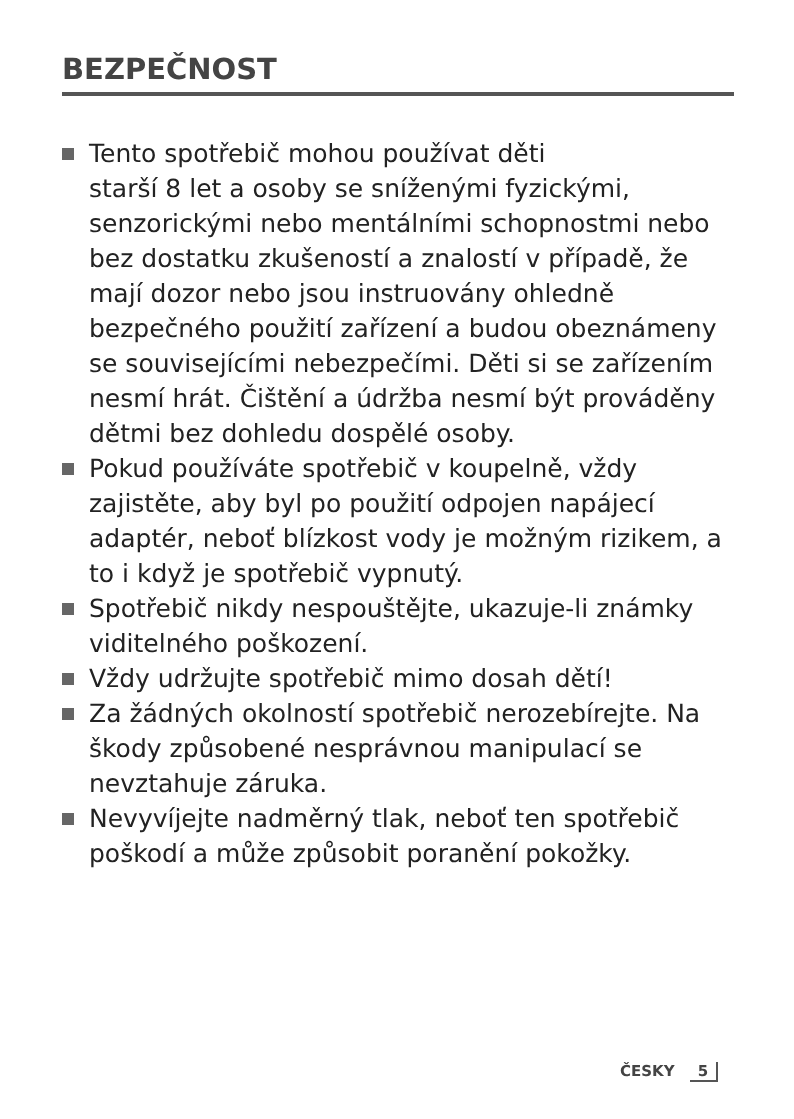BEZPEČNOST
Tento spotřebič mohou používat děti
starší 8 let a osoby se sníženými fyzickými, senzorickými nebo mentálními schopnostmi nebo bez dostatku zkušeností a znalostí v případě, že mají dozor nebo jsou instruovány ohledně bezpečného použití zařízení a budou obeznámeny se souvisejícími nebezpečími. Děti si se zařízením nesmí hrát. Čištění a údržba nesmí být prováděny dětmi bez dohledu dospělé osoby.
Pokud používáte spotřebič v koupelně, vždy zajistěte, aby byl po použití odpojen napájecí adaptér, neboť blízkost vody je možným rizikem, a to i když je spotřebič vypnutý.
Spotřebič nikdy nespouštějte, ukazuje-li známky viditelného poškození.
Vždy udržujte spotřebič mimo dosah dětí!
Za žádných okolností spotřebič nerozebírejte. Na škody způsobené nesprávnou manipulací se nevztahuje záruka.
Nevyvíjejte nadměrný tlak, neboť ten spotřebič poškodí a může způsobit poranění pokožky.
ČESKY 5